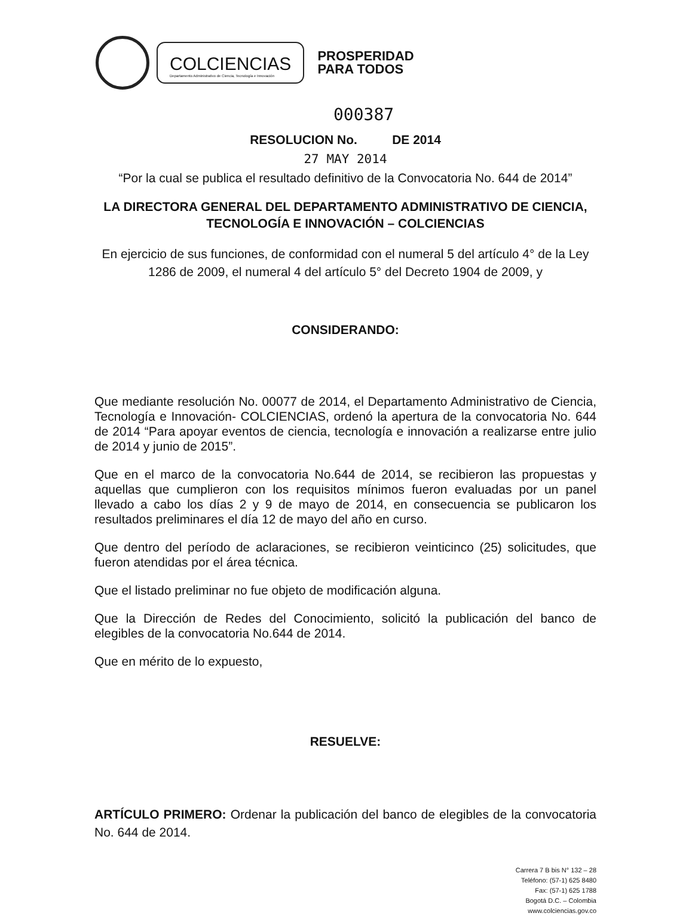COLCIENCIAS
Departamento Administrativo de Ciencia, Tecnología e Innovación
PROSPERIDAD
PARA TODOS
000387
RESOLUCION No. DE 2014
27 MAY 2014
“Por la cual se publica el resultado definitivo de la Convocatoria No. 644 de 2014”
LA DIRECTORA GENERAL DEL DEPARTAMENTO ADMINISTRATIVO DE CIENCIA, TECNOLOGÍA E INNOVACIÓN – COLCIENCIAS
En ejercicio de sus funciones, de conformidad con el numeral 5 del artículo 4° de la Ley 1286 de 2009, el numeral 4 del artículo 5° del Decreto 1904 de 2009, y
CONSIDERANDO:
Que mediante resolución No. 00077 de 2014, el Departamento Administrativo de Ciencia, Tecnología e Innovación- COLCIENCIAS, ordenó la apertura de la convocatoria No. 644 de 2014 “Para apoyar eventos de ciencia, tecnología e innovación a realizarse entre julio de 2014 y junio de 2015”.
Que en el marco de la convocatoria No.644 de 2014, se recibieron las propuestas y aquellas que cumplieron con los requisitos mínimos fueron evaluadas por un panel llevado a cabo los días 2 y 9 de mayo de 2014, en consecuencia se publicaron los resultados preliminares el día 12 de mayo del año en curso.
Que dentro del período de aclaraciones, se recibieron veinticinco (25) solicitudes, que fueron atendidas por el área técnica.
Que el listado preliminar no fue objeto de modificación alguna.
Que la Dirección de Redes del Conocimiento, solicitó la publicación del banco de elegibles de la convocatoria No.644 de 2014.
Que en mérito de lo expuesto,
RESUELVE:
ARTÍCULO PRIMERO: Ordenar la publicación del banco de elegibles de la convocatoria No. 644 de 2014.
Carrera 7 B bis N° 132 – 28
Teléfono: (57-1) 625 8480
Fax: (57-1) 625 1788
Bogotá D.C. – Colombia
www.colciencias.gov.co